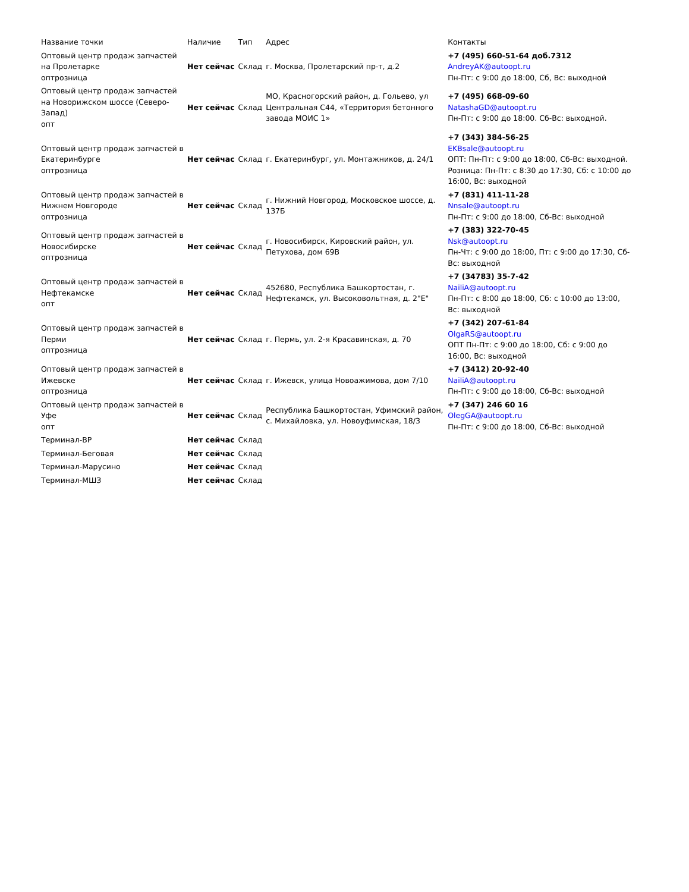| Название точки | Наличие | Тип | Адрес | Контакты |
| --- | --- | --- | --- | --- |
| Оптовый центр продаж запчастей на Пролетарке оптрозница | Нет сейчас | Склад | г. Москва, Пролетарский пр-т, д.2 | +7 (495) 660-51-64 доб.7312 AndreyAK@autoopt.ru Пн-Пт: с 9:00 до 18:00, Сб, Вс: выходной |
| Оптовый центр продаж запчастей на Новорижском шоссе (Северо-Запад) опт | Нет сейчас | Склад | МО, Красногорский район, д. Гольево, ул Центральная С44, «Территория бетонного завода МОИС 1» | +7 (495) 668-09-60 NatashaGD@autoopt.ru Пн-Пт: с 9:00 до 18:00. Сб-Вс: выходной. |
| Оптовый центр продаж запчастей в Екатеринбурге оптрозница | Нет сейчас | Склад | г. Екатеринбург, ул. Монтажников, д. 24/1 | +7 (343) 384-56-25 EKBsale@autoopt.ru ОПТ: Пн-Пт: с 9:00 до 18:00, Сб-Вс: выходной. Розница: Пн-Пт: с 8:30 до 17:30, Сб: с 10:00 до 16:00, Вс: выходной |
| Оптовый центр продаж запчастей в Нижнем Новгороде оптрозница | Нет сейчас | Склад | г. Нижний Новгород, Московское шоссе, д. 137Б | +7 (831) 411-11-28 Nnsale@autoopt.ru Пн-Пт: с 9:00 до 18:00, Сб-Вс: выходной |
| Оптовый центр продаж запчастей в Новосибирске оптрозница | Нет сейчас | Склад | г. Новосибирск, Кировский район, ул. Петухова, дом 69В | +7 (383) 322-70-45 Nsk@autoopt.ru Пн-Чт: с 9:00 до 18:00, Пт: с 9:00 до 17:30, Сб-Вс: выходной |
| Оптовый центр продаж запчастей в Нефтекамске опт | Нет сейчас | Склад | 452680, Республика Башкортостан, г. Нефтекамск, ул. Высоковольтная, д. 2"Е" | +7 (34783) 35-7-42 NailiA@autoopt.ru Пн-Пт: с 8:00 до 18:00, Сб: с 10:00 до 13:00, Вс: выходной |
| Оптовый центр продаж запчастей в Перми оптрозница | Нет сейчас | Склад | г. Пермь, ул. 2-я Красавинская, д. 70 | +7 (342) 207-61-84 OlgaRS@autoopt.ru ОПТ Пн-Пт: с 9:00 до 18:00, Сб: с 9:00 до 16:00, Вс: выходной |
| Оптовый центр продаж запчастей в Ижевске оптрозница | Нет сейчас | Склад | г. Ижевск, улица Новоажимова, дом 7/10 | +7 (3412) 20-92-40 NailiA@autoopt.ru Пн-Пт: с 9:00 до 18:00, Сб-Вс: выходной |
| Оптовый центр продаж запчастей в Уфе опт | Нет сейчас | Склад | Республика Башкортостан, Уфимский район, с. Михайловка, ул. Новоуфимская, 18/3 | +7 (347) 246 60 16 OlegGA@autoopt.ru Пн-Пт: с 9:00 до 18:00, Сб-Вс: выходной |
| Терминал-ВР | Нет сейчас | Склад | | |
| Терминал-Беговая | Нет сейчас | Склад | | |
| Терминал-Марусино | Нет сейчас | Склад | | |
| Терминал-МШЗ | Нет сейчас | Склад | | |